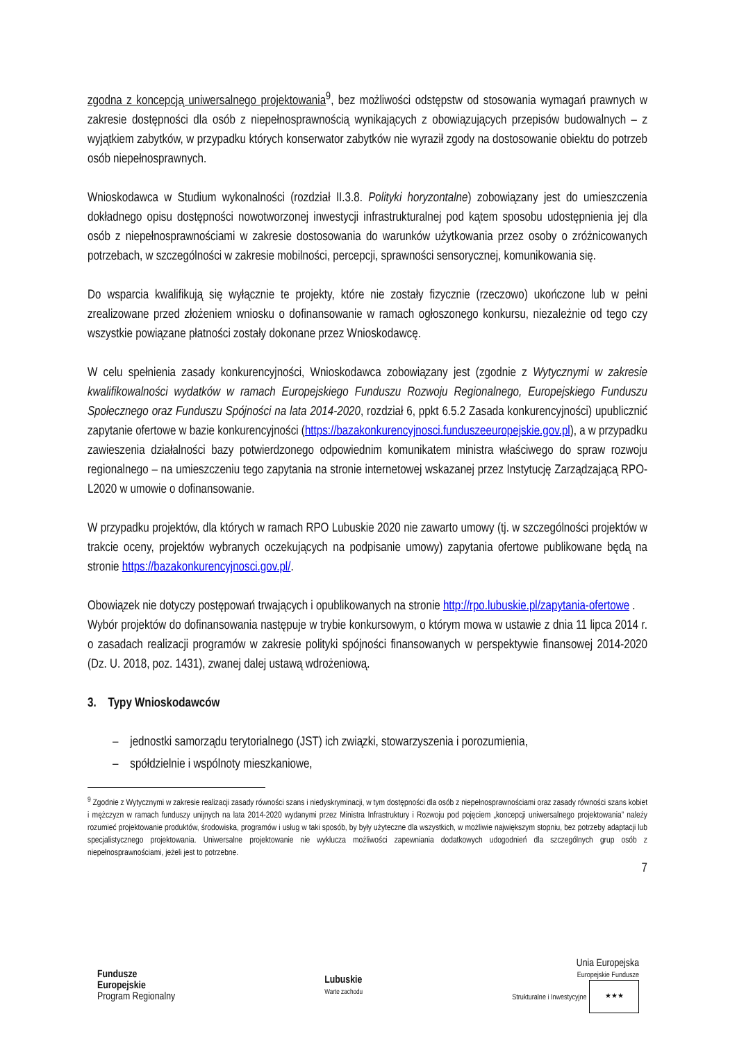zgodna z koncepcją uniwersalnego projektowania<sup>9</sup>, bez możliwości odstępstw od stosowania wymagań prawnych w zakresie dostępności dla osób z niepełnosprawnością wynikających z obowiązujących przepisów budowalnych – z wyjątkiem zabytków, w przypadku których konserwator zabytków nie wyraził zgody na dostosowanie obiektu do potrzeb osób niepełnosprawnych.
Wnioskodawca w Studium wykonalności (rozdział II.3.8. Polityki horyzontalne) zobowiązany jest do umieszczenia dokładnego opisu dostępności nowotworzonej inwestycji infrastrukturalnej pod kątem sposobu udostępnienia jej dla osób z niepełnosprawnościami w zakresie dostosowania do warunków użytkowania przez osoby o zróżnicowanych potrzebach, w szczególności w zakresie mobilności, percepcji, sprawności sensorycznej, komunikowania się.
Do wsparcia kwalifikują się wyłącznie te projekty, które nie zostały fizycznie (rzeczowo) ukończone lub w pełni zrealizowane przed złożeniem wniosku o dofinansowanie w ramach ogłoszonego konkursu, niezależnie od tego czy wszystkie powiązane płatności zostały dokonane przez Wnioskodawcę.
W celu spełnienia zasady konkurencyjności, Wnioskodawca zobowiązany jest (zgodnie z Wytycznymi w zakresie kwalifikowalności wydatków w ramach Europejskiego Funduszu Rozwoju Regionalnego, Europejskiego Funduszu Społecznego oraz Funduszu Spójności na lata 2014-2020, rozdział 6, ppkt 6.5.2 Zasada konkurencyjności) upublicznić zapytanie ofertowe w bazie konkurencyjności (https://bazakonkurencyjnosci.funduszeeuropejskie.gov.pl), a w przypadku zawieszenia działalności bazy potwierdzonego odpowiednim komunikatem ministra właściwego do spraw rozwoju regionalnego – na umieszczeniu tego zapytania na stronie internetowej wskazanej przez Instytucję Zarządzającą RPO-L2020 w umowie o dofinansowanie.
W przypadku projektów, dla których w ramach RPO Lubuskie 2020 nie zawarto umowy (tj. w szczególności projektów w trakcie oceny, projektów wybranych oczekujących na podpisanie umowy) zapytania ofertowe publikowane będą na stronie https://bazakonkurencyjnosci.gov.pl/.
Obowiązek nie dotyczy postępowań trwających i opublikowanych na stronie http://rpo.lubuskie.pl/zapytania-ofertowe .
Wybór projektów do dofinansowania następuje w trybie konkursowym, o którym mowa w ustawie z dnia 11 lipca 2014 r. o zasadach realizacji programów w zakresie polityki spójności finansowanych w perspektywie finansowej 2014-2020 (Dz. U. 2018, poz. 1431), zwanej dalej ustawą wdrożeniową.
3. Typy Wnioskodawców
– jednostki samorządu terytorialnego (JST) ich związki, stowarzyszenia i porozumienia,
– spółdzielnie i wspólnoty mieszkaniowe,
<sup>9</sup> Zgodnie z Wytycznymi w zakresie realizacji zasady równości szans i niedyskryminacji, w tym dostępności dla osób z niepełnosprawnościami oraz zasady równości szans kobiet i mężczyzn w ramach funduszy unijnych na lata 2014-2020 wydanymi przez Ministra Infrastruktury i Rozwoju pod pojęciem „koncepcji uniwersalnego projektowania” należy rozumieć projektowanie produktów, środowiska, programów i usług w taki sposób, by były użyteczne dla wszystkich, w możliwie największym stopniu, bez potrzeby adaptacji lub specjalistycznego projektowania. Uniwersalne projektowanie nie wyklucza możliwości zapewniania dodatkowych udogodnień dla szczególnych grup osób z niepełnosprawnościami, jeżeli jest to potrzebne.
7
Fundusze
Europejskie
Program Regionalny
Lubuskie
Warte zachodu
Unia Europejska
Europejskie Fundusze
Strukturalne i Inwestycyjne ★★★